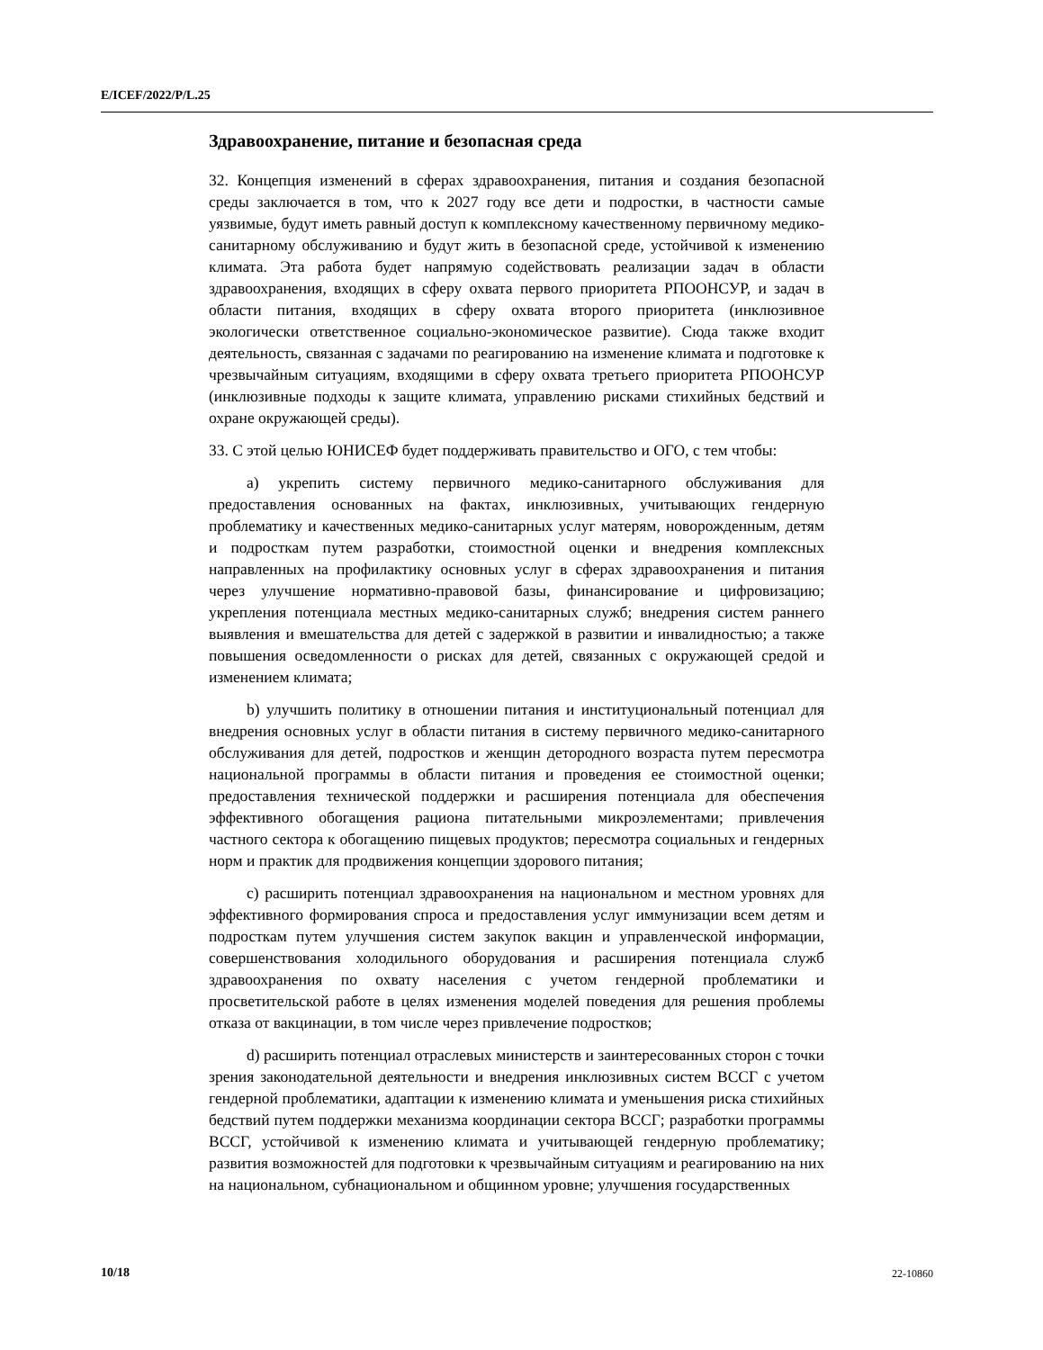E/ICEF/2022/P/L.25
Здравоохранение, питание и безопасная среда
32. Концепция изменений в сферах здравоохранения, питания и создания безопасной среды заключается в том, что к 2027 году все дети и подростки, в частности самые уязвимые, будут иметь равный доступ к комплексному качественному первичному медико-санитарному обслуживанию и будут жить в безопасной среде, устойчивой к изменению климата. Эта работа будет напрямую содействовать реализации задач в области здравоохранения, входящих в сферу охвата первого приоритета РПООНСУР, и задач в области питания, входящих в сферу охвата второго приоритета (инклюзивное экологически ответственное социально-экономическое развитие). Сюда также входит деятельность, связанная с задачами по реагированию на изменение климата и подготовке к чрезвычайным ситуациям, входящими в сферу охвата третьего приоритета РПООНСУР (инклюзивные подходы к защите климата, управлению рисками стихийных бедствий и охране окружающей среды).
33. С этой целью ЮНИСЕФ будет поддерживать правительство и ОГО, с тем чтобы:
a) укрепить систему первичного медико-санитарного обслуживания для предоставления основанных на фактах, инклюзивных, учитывающих гендерную проблематику и качественных медико-санитарных услуг матерям, новорожденным, детям и подросткам путем разработки, стоимостной оценки и внедрения комплексных направленных на профилактику основных услуг в сферах здравоохранения и питания через улучшение нормативно-правовой базы, финансирование и цифровизацию; укрепления потенциала местных медико-санитарных служб; внедрения систем раннего выявления и вмешательства для детей с задержкой в развитии и инвалидностью; а также повышения осведомленности о рисках для детей, связанных с окружающей средой и изменением климата;
b) улучшить политику в отношении питания и институциональный потенциал для внедрения основных услуг в области питания в систему первичного медико-санитарного обслуживания для детей, подростков и женщин детородного возраста путем пересмотра национальной программы в области питания и проведения ее стоимостной оценки; предоставления технической поддержки и расширения потенциала для обеспечения эффективного обогащения рациона питательными микроэлементами; привлечения частного сектора к обогащению пищевых продуктов; пересмотра социальных и гендерных норм и практик для продвижения концепции здорового питания;
c) расширить потенциал здравоохранения на национальном и местном уровнях для эффективного формирования спроса и предоставления услуг иммунизации всем детям и подросткам путем улучшения систем закупок вакцин и управленческой информации, совершенствования холодильного оборудования и расширения потенциала служб здравоохранения по охвату населения с учетом гендерной проблематики и просветительской работе в целях изменения моделей поведения для решения проблемы отказа от вакцинации, в том числе через привлечение подростков;
d) расширить потенциал отраслевых министерств и заинтересованных сторон с точки зрения законодательной деятельности и внедрения инклюзивных систем ВССГ с учетом гендерной проблематики, адаптации к изменению климата и уменьшения риска стихийных бедствий путем поддержки механизма координации сектора ВССГ; разработки программы ВССГ, устойчивой к изменению климата и учитывающей гендерную проблематику; развития возможностей для подготовки к чрезвычайным ситуациям и реагированию на них на национальном, субнациональном и общинном уровне; улучшения государственных
10/18 22-10860